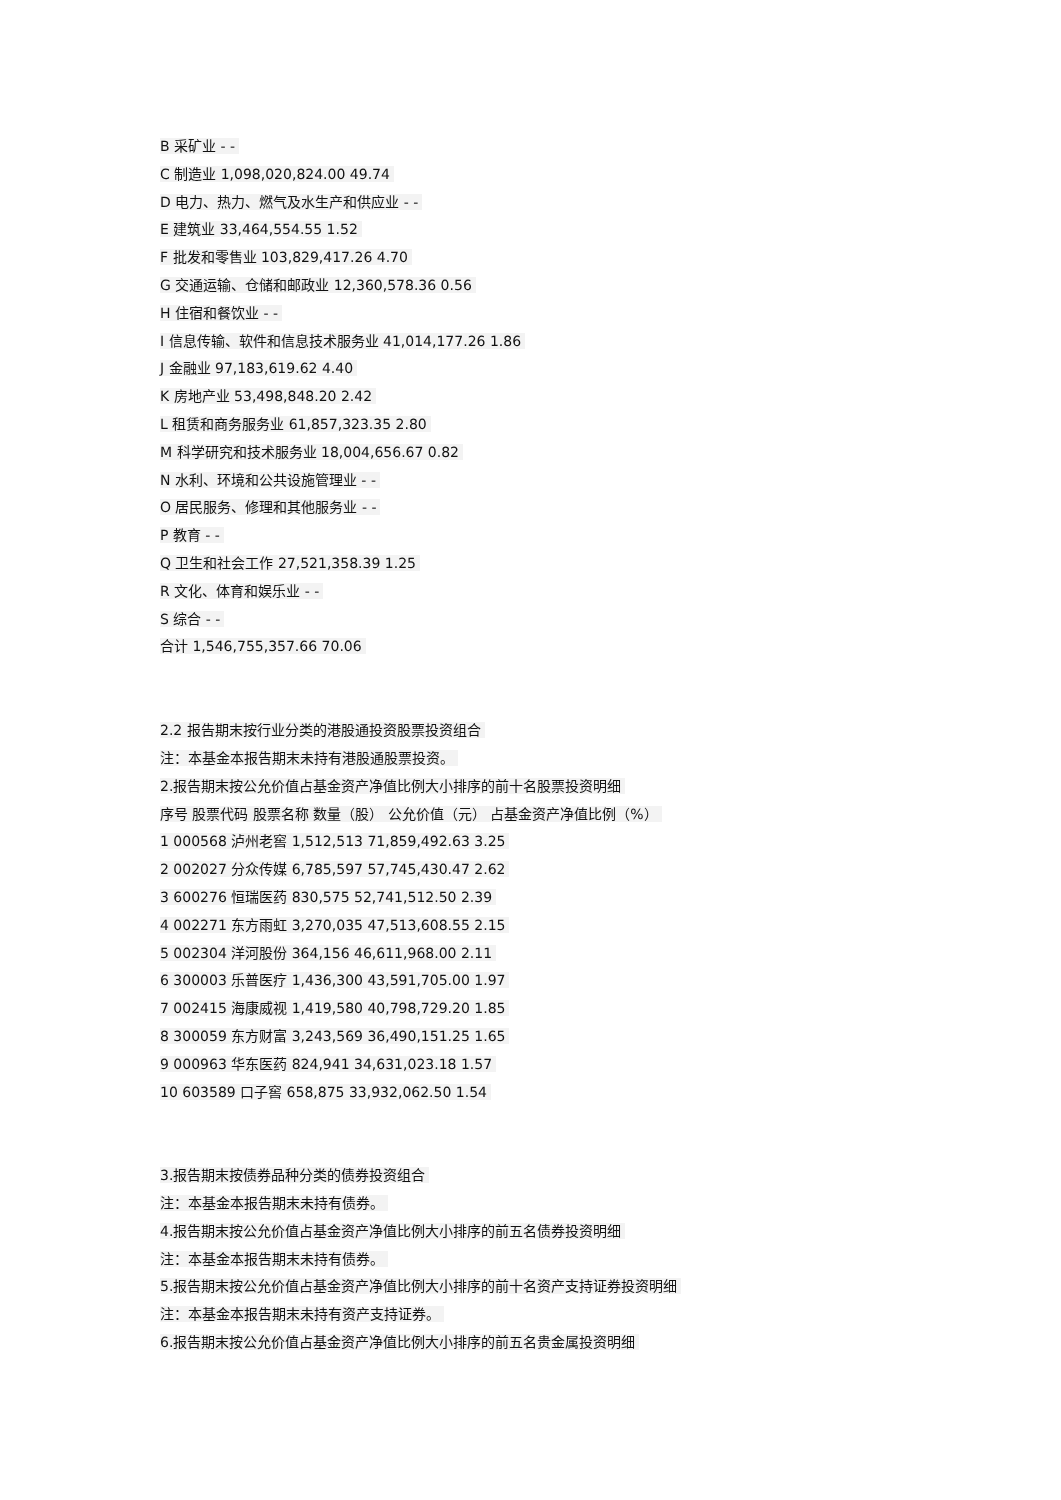B 采矿业 - -
C 制造业 1,098,020,824.00 49.74
D 电力、热力、燃气及水生产和供应业 - -
E 建筑业 33,464,554.55 1.52
F 批发和零售业 103,829,417.26 4.70
G 交通运输、仓储和邮政业 12,360,578.36 0.56
H 住宿和餐饮业 - -
I 信息传输、软件和信息技术服务业 41,014,177.26 1.86
J 金融业 97,183,619.62 4.40
K 房地产业 53,498,848.20 2.42
L 租赁和商务服务业 61,857,323.35 2.80
M 科学研究和技术服务业 18,004,656.67 0.82
N 水利、环境和公共设施管理业 - -
O 居民服务、修理和其他服务业 - -
P 教育 - -
Q 卫生和社会工作 27,521,358.39 1.25
R 文化、体育和娱乐业 - -
S 综合 - -
合计 1,546,755,357.66 70.06
2.2 报告期末按行业分类的港股通投资股票投资组合
注：本基金本报告期末未持有港股通股票投资。
2.报告期末按公允价值占基金资产净值比例大小排序的前十名股票投资明细
序号 股票代码 股票名称 数量（股） 公允价值（元） 占基金资产净值比例（%）
1 000568 泸州老窖 1,512,513 71,859,492.63 3.25
2 002027 分众传媒 6,785,597 57,745,430.47 2.62
3 600276 恒瑞医药 830,575 52,741,512.50 2.39
4 002271 东方雨虹 3,270,035 47,513,608.55 2.15
5 002304 洋河股份 364,156 46,611,968.00 2.11
6 300003 乐普医疗 1,436,300 43,591,705.00 1.97
7 002415 海康威视 1,419,580 40,798,729.20 1.85
8 300059 东方财富 3,243,569 36,490,151.25 1.65
9 000963 华东医药 824,941 34,631,023.18 1.57
10 603589 口子窖 658,875 33,932,062.50 1.54
3.报告期末按债券品种分类的债券投资组合
注：本基金本报告期末未持有债券。
4.报告期末按公允价值占基金资产净值比例大小排序的前五名债券投资明细
注：本基金本报告期末未持有债券。
5.报告期末按公允价值占基金资产净值比例大小排序的前十名资产支持证券投资明细
注：本基金本报告期末未持有资产支持证券。
6.报告期末按公允价值占基金资产净值比例大小排序的前五名贵金属投资明细